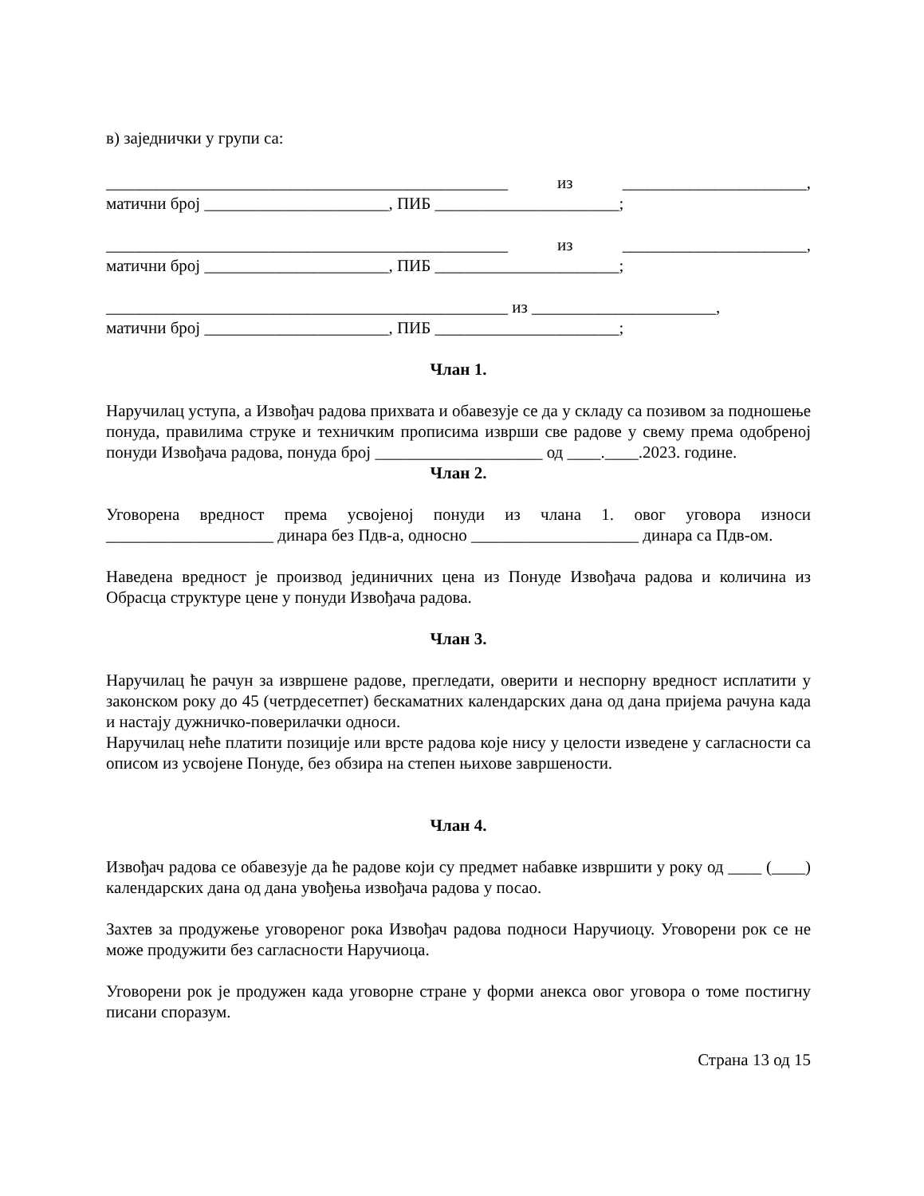в) заједнички у групи са:
________________________________________________ из ______________________,
матични број ______________________, ПИБ ______________________;
________________________________________________ из ______________________,
матични број ______________________, ПИБ ______________________;
________________________________________________ из ______________________,
матични број ______________________, ПИБ ______________________;
Члан 1.
Наручилац уступа, а Извођач радова прихвата и обавезује се да у складу са позивом за подношење понуда, правилима струке и техничким прописима изврши све радове у свему према одобреној понуди Извођача радова, понуда број ____________________ од ____.____.2023. године.
Члан 2.
Уговорена вредност према усвојеној понуди из члана 1. овог уговора износи ____________________ динара без Пдв-а, односно ____________________ динара са Пдв-ом.
Наведена вредност је производ јединичних цена из Понуде Извођача радова и количина из Обрасца структуре цене у понуди Извођача радова.
Члан 3.
Наручилац ће рачун за извршене радове, прегледати, оверити и неспорну вредност исплатити у законском року до 45 (четрдесетпет) бескаматних календарских дана од дана пријема рачуна када и настају дужничко-поверилачки односи.
Наручилац неће платити позиције или врсте радова које нису у целости изведене у сагласности са описом из усвојене Понуде, без обзира на степен њихове завршености.
Члан 4.
Извођач радова се обавезује да ће радове који су предмет набавке извршити у року од ____ (____) календарских дана од дана увођења извођача радова у посао.
Захтев за продужење уговореног рока Извођач радова подноси Наручиоцу. Уговорени рок се не може продужити без сагласности Наручиоца.
Уговорени рок је продужен када уговорне стране у форми анекса овог уговора о томе постигну писани споразум.
Страна 13 од 15